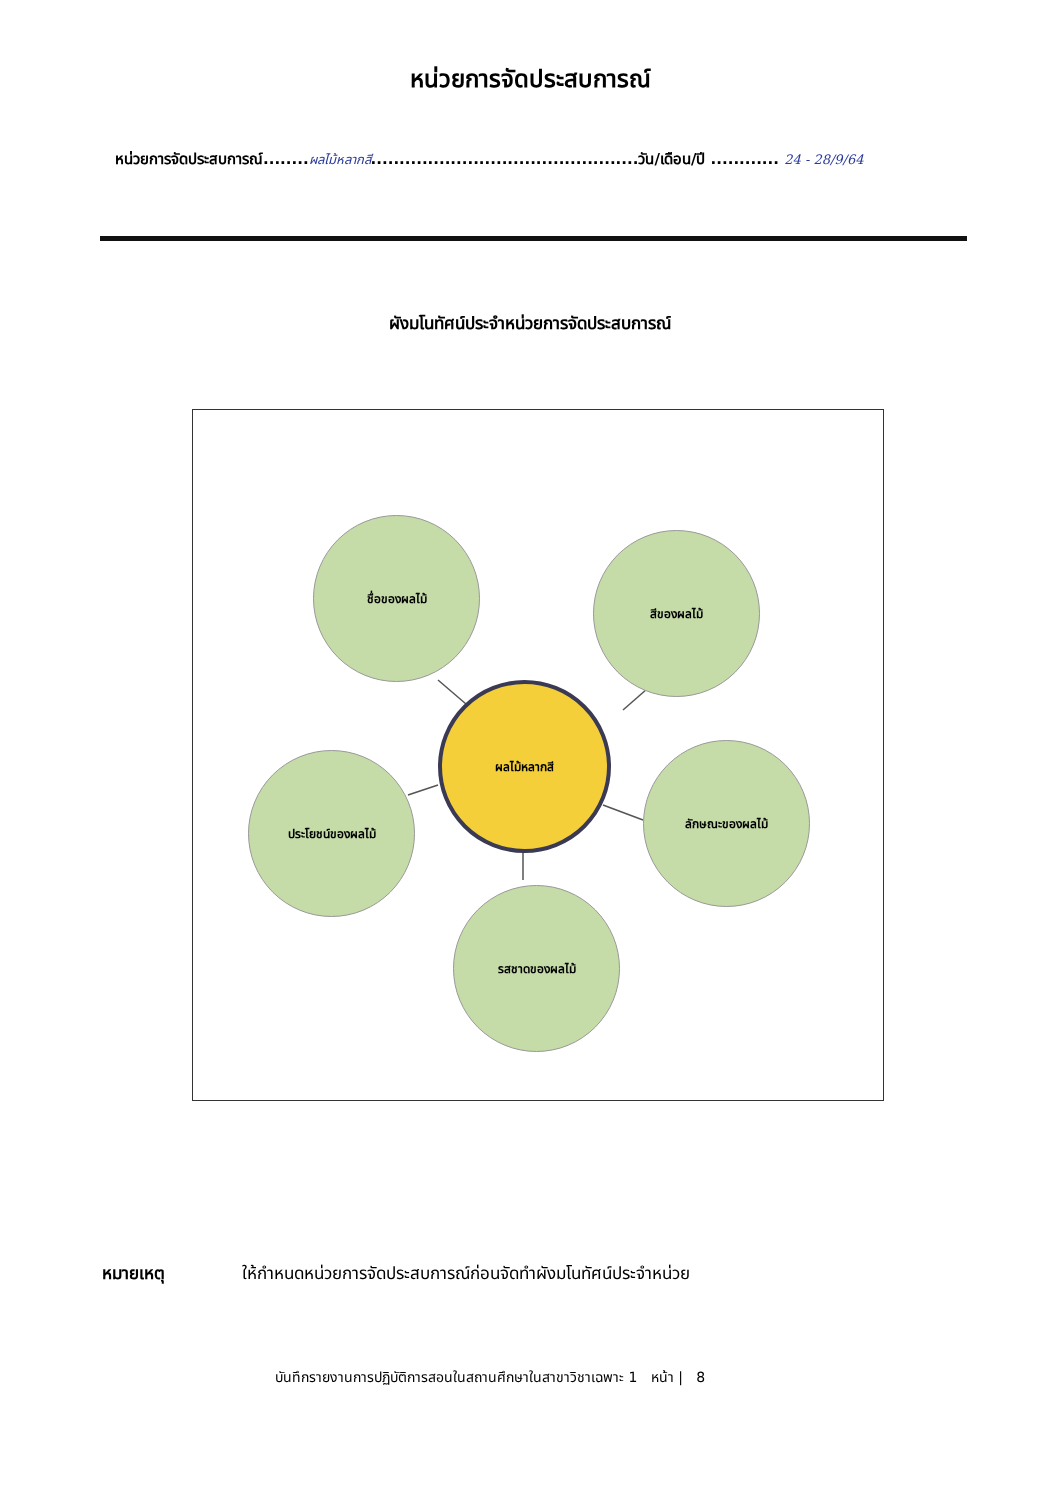หน่วยการจัดประสบการณ์
หน่วยการจัดประสบการณ์........ผลไม้หลากสี...............................................วัน/เดือน/ปี ............ 24 - 28/9/64
ผังมโนทัศน์ประจำหน่วยการจัดประสบการณ์
ชื่อของผลไม้
สีของผลไม้
ผลไม้หลากสี
ประโยชน์ของผลไม้
ลักษณะของผลไม้
รสชาดของผลไม้
หมายเหตุ ให้กำหนดหน่วยการจัดประสบการณ์ก่อนจัดทำผังมโนทัศน์ประจำหน่วย
บันทึกรายงานการปฏิบัติการสอนในสถานศึกษาในสาขาวิชาเฉพาะ 1 หน้า | 8